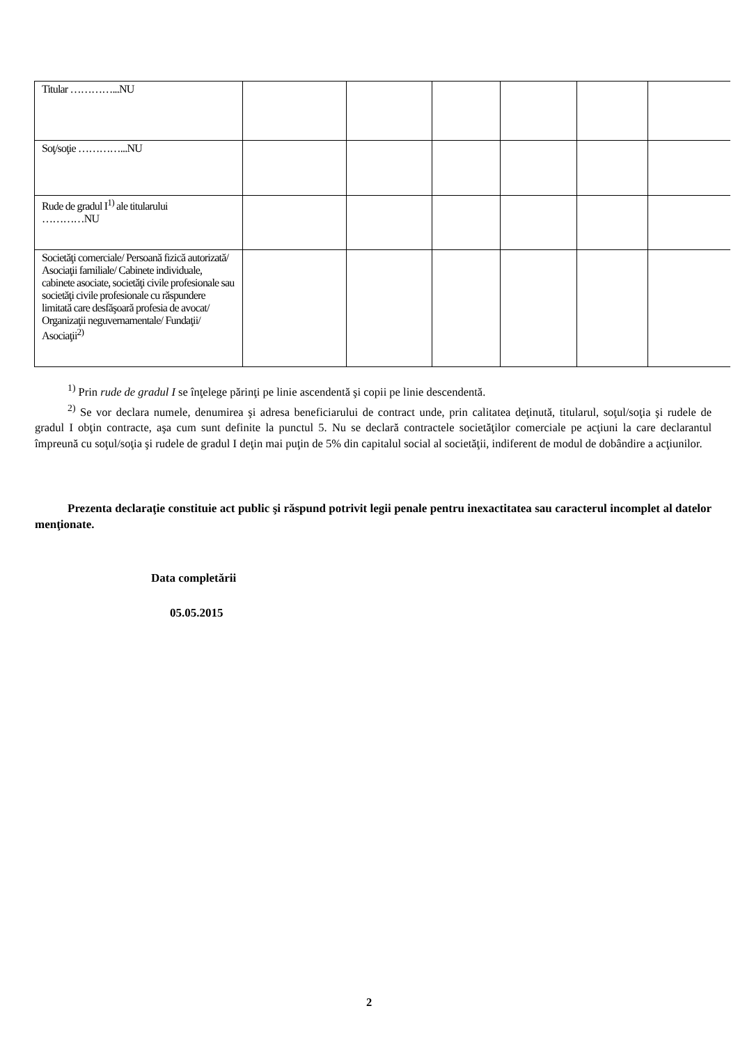| Titular …………...NU | | | | | | |
| Soţ/soţie …………...NU | | | | | | |
| Rude de gradul I<sup>1)</sup> ale titularului …………NU | | | | | | |
| Societăţi comerciale/ Persoană fizică autorizată/ Asociaţii familiale/ Cabinete individuale, cabinete asociate, societăţi civile profesionale sau societăţi civile profesionale cu răspundere limitată care desfăşoară profesia de avocat/ Organizaţii neguvernamentale/ Fundaţii/ Asociaţii<sup>2)</sup> | | | | | | |
<sup>1)</sup> Prin rude de gradul I se înţelege părinţi pe linie ascendentă şi copii pe linie descendentă.
<sup>2)</sup> Se vor declara numele, denumirea şi adresa beneficiarului de contract unde, prin calitatea deţinută, titularul, soţul/soţia şi rudele de gradul I obţin contracte, aşa cum sunt definite la punctul 5. Nu se declară contractele societăţilor comerciale pe acţiuni la care declarantul împreună cu soţul/soţia şi rudele de gradul I deţin mai puţin de 5% din capitalul social al societăţii, indiferent de modul de dobândire a acţiunilor.
Prezenta declaraţie constituie act public şi răspund potrivit legii penale pentru inexactitatea sau caracterul incomplet al datelor menţionate.
Data completării
05.05.2015
2